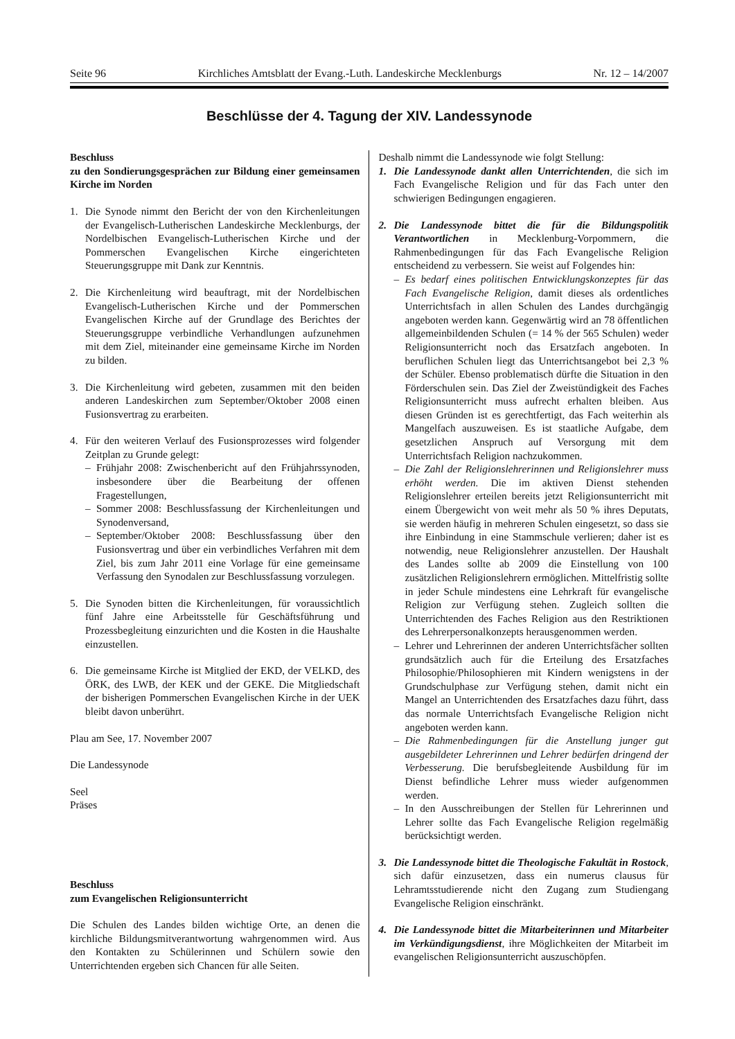Seite 96 Kirchliches Amtsblatt der Evang.-Luth. Landeskirche Mecklenburgs Nr. 12 – 14/2007
Beschlüsse der 4. Tagung der XIV. Landessynode
Beschluss
zu den Sondierungsgesprächen zur Bildung einer gemeinsamen Kirche im Norden
1. Die Synode nimmt den Bericht der von den Kirchenleitungen der Evangelisch-Lutherischen Landeskirche Mecklenburgs, der Nordelbischen Evangelisch-Lutherischen Kirche und der Pommerschen Evangelischen Kirche eingerichteten Steuerungsgruppe mit Dank zur Kenntnis.
2. Die Kirchenleitung wird beauftragt, mit der Nordelbischen Evangelisch-Lutherischen Kirche und der Pommerschen Evangelischen Kirche auf der Grundlage des Berichtes der Steuerungsgruppe verbindliche Verhandlungen aufzunehmen mit dem Ziel, miteinander eine gemeinsame Kirche im Norden zu bilden.
3. Die Kirchenleitung wird gebeten, zusammen mit den beiden anderen Landeskirchen zum September/Oktober 2008 einen Fusionsvertrag zu erarbeiten.
4. Für den weiteren Verlauf des Fusionsprozesses wird folgender Zeitplan zu Grunde gelegt:
– Frühjahr 2008: Zwischenbericht auf den Frühjahrssynoden, insbesondere über die Bearbeitung der offenen Fragestellungen,
– Sommer 2008: Beschlussfassung der Kirchenleitungen und Synodenversand,
– September/Oktober 2008: Beschlussfassung über den Fusionsvertrag und über ein verbindliches Verfahren mit dem Ziel, bis zum Jahr 2011 eine Vorlage für eine gemeinsame Verfassung den Synodalen zur Beschlussfassung vorzulegen.
5. Die Synoden bitten die Kirchenleitungen, für voraussichtlich fünf Jahre eine Arbeitsstelle für Geschäftsführung und Prozessbegleitung einzurichten und die Kosten in die Haushalte einzustellen.
6. Die gemeinsame Kirche ist Mitglied der EKD, der VELKD, des ÖRK, des LWB, der KEK und der GEKE. Die Mitgliedschaft der bisherigen Pommerschen Evangelischen Kirche in der UEK bleibt davon unberührt.
Plau am See, 17. November 2007
Die Landessynode
Seel
Präses
Beschluss
zum Evangelischen Religionsunterricht
Die Schulen des Landes bilden wichtige Orte, an denen die kirchliche Bildungsmitverantwortung wahrgenommen wird. Aus den Kontakten zu Schülerinnen und Schülern sowie den Unterrichtenden ergeben sich Chancen für alle Seiten.
Deshalb nimmt die Landessynode wie folgt Stellung:
1. Die Landessynode dankt allen Unterrichtenden, die sich im Fach Evangelische Religion und für das Fach unter den schwierigen Bedingungen engagieren.
2. Die Landessynode bittet die für die Bildungspolitik Verantwortlichen in Mecklenburg-Vorpommern, die Rahmenbedingungen für das Fach Evangelische Religion entscheidend zu verbessern. Sie weist auf Folgendes hin:
– Es bedarf eines politischen Entwicklungskonzeptes für das Fach Evangelische Religion, damit dieses als ordentliches Unterrichtsfach in allen Schulen des Landes durchgängig angeboten werden kann. Gegenwärtig wird an 78 öffentlichen allgemeinbildenden Schulen (= 14 % der 565 Schulen) weder Religionsunterricht noch das Ersatzfach angeboten. In beruflichen Schulen liegt das Unterrichtsangebot bei 2,3 % der Schüler. Ebenso problematisch dürfte die Situation in den Förderschulen sein. Das Ziel der Zweistündigkeit des Faches Religionsunterricht muss aufrecht erhalten bleiben. Aus diesen Gründen ist es gerechtfertigt, das Fach weiterhin als Mangelfach auszuweisen. Es ist staatliche Aufgabe, dem gesetzlichen Anspruch auf Versorgung mit dem Unterrichtsfach Religion nachzukommen.
– Die Zahl der Religionslehrerinnen und Religionslehrer muss erhöht werden. Die im aktiven Dienst stehenden Religionslehrer erteilen bereits jetzt Religionsunterricht mit einem Übergewicht von weit mehr als 50 % ihres Deputats, sie werden häufig in mehreren Schulen eingesetzt, so dass sie ihre Einbindung in eine Stammschule verlieren; daher ist es notwendig, neue Religionslehrer anzustellen. Der Haushalt des Landes sollte ab 2009 die Einstellung von 100 zusätzlichen Religionslehrern ermöglichen. Mittelfristig sollte in jeder Schule mindestens eine Lehrkraft für evangelische Religion zur Verfügung stehen. Zugleich sollten die Unterrichtenden des Faches Religion aus den Restriktionen des Lehrerpersonalkonzepts herausgenommen werden.
– Lehrer und Lehrerinnen der anderen Unterrichtsfächer sollten grundsätzlich auch für die Erteilung des Ersatzfaches Philosophie/Philosophieren mit Kindern wenigstens in der Grundschulphase zur Verfügung stehen, damit nicht ein Mangel an Unterrichtenden des Ersatzfaches dazu führt, dass das normale Unterrichtsfach Evangelische Religion nicht angeboten werden kann.
– Die Rahmenbedingungen für die Anstellung junger gut ausgebildeter Lehrerinnen und Lehrer bedürfen dringend der Verbesserung. Die berufsbegleitende Ausbildung für im Dienst befindliche Lehrer muss wieder aufgenommen werden.
– In den Ausschreibungen der Stellen für Lehrerinnen und Lehrer sollte das Fach Evangelische Religion regelmäßig berücksichtigt werden.
3. Die Landessynode bittet die Theologische Fakultät in Rostock, sich dafür einzusetzen, dass ein numerus clausus für Lehramtsstudierende nicht den Zugang zum Studiengang Evangelische Religion einschränkt.
4. Die Landessynode bittet die Mitarbeiterinnen und Mitarbeiter im Verkündigungsdienst, ihre Möglichkeiten der Mitarbeit im evangelischen Religionsunterricht auszuschöpfen.